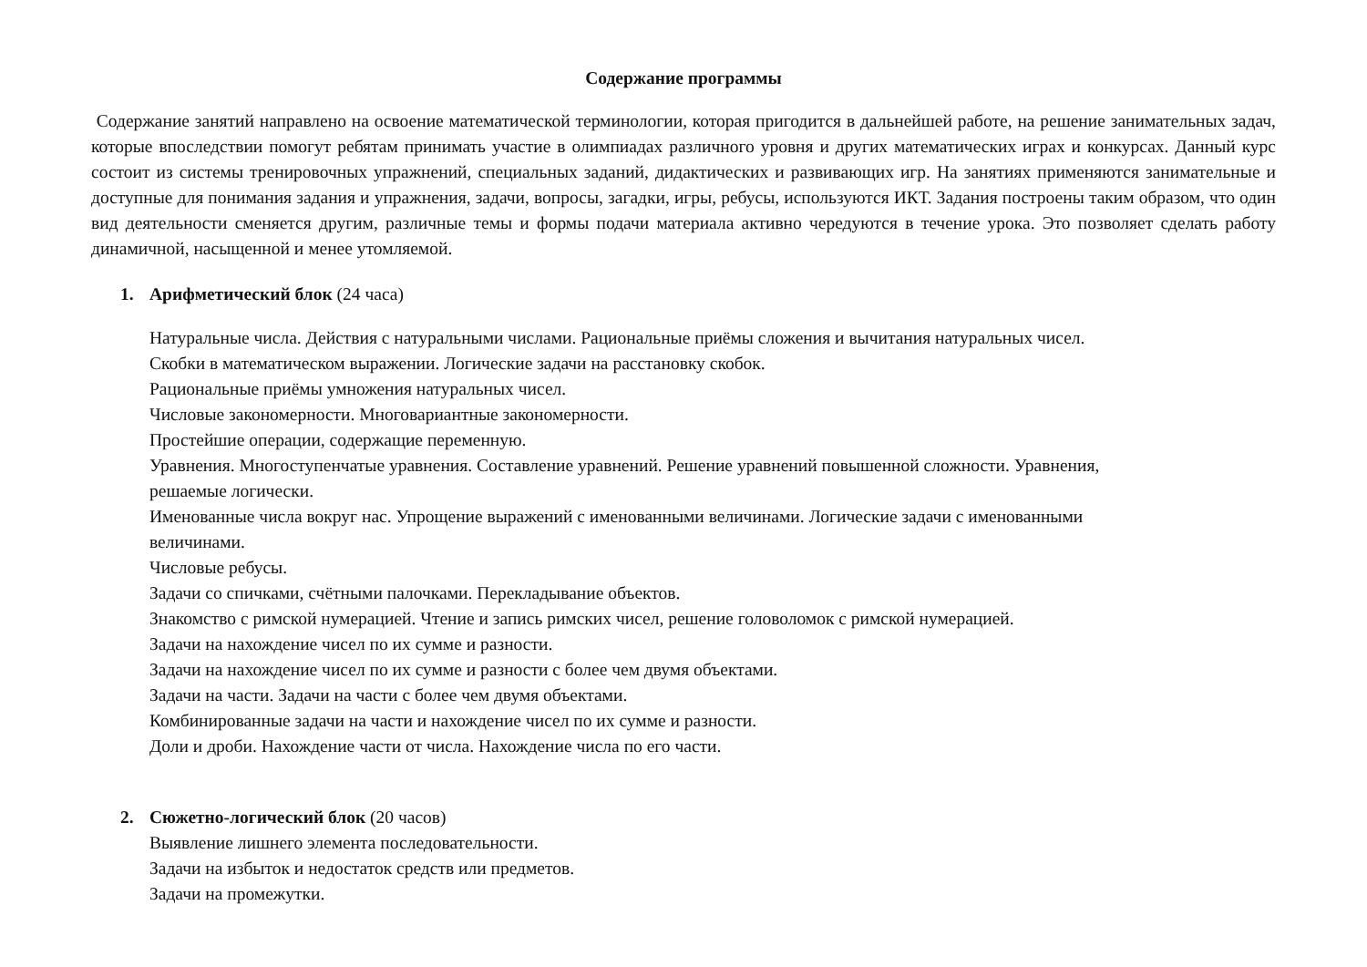Содержание программы
Содержание занятий направлено на освоение математической терминологии, которая пригодится в дальнейшей работе, на решение занимательных задач, которые впоследствии помогут ребятам принимать участие в олимпиадах различного уровня и других математических играх и конкурсах. Данный курс состоит из системы тренировочных упражнений, специальных заданий, дидактических и развивающих игр. На занятиях применяются занимательные и доступные для понимания задания и упражнения, задачи, вопросы, загадки, игры, ребусы, используются ИКТ. Задания построены таким образом, что один вид деятельности сменяется другим, различные темы и формы подачи материала активно чередуются в течение урока. Это позволяет сделать работу динамичной, насыщенной и менее утомляемой.
1. Арифметический блок (24 часа)
Натуральные числа. Действия с натуральными числами. Рациональные приёмы сложения и вычитания натуральных чисел.
Скобки в математическом выражении. Логические задачи на расстановку скобок.
Рациональные приёмы умножения натуральных чисел.
Числовые закономерности. Многовариантные закономерности.
Простейшие операции, содержащие переменную.
Уравнения. Многоступенчатые уравнения. Составление уравнений. Решение уравнений повышенной сложности. Уравнения,
решаемые логически.
Именованные числа вокруг нас. Упрощение выражений с именованными величинами. Логические задачи с именованными
величинами.
Числовые ребусы.
Задачи со спичками, счётными палочками. Перекладывание объектов.
Знакомство с римской нумерацией. Чтение и запись римских чисел, решение головоломок с римской нумерацией.
Задачи на нахождение чисел по их сумме и разности.
Задачи на нахождение чисел по их сумме и разности с более чем двумя объектами.
Задачи на части. Задачи на части с более чем двумя объектами.
Комбинированные задачи на части и нахождение чисел по их сумме и разности.
Доли и дроби. Нахождение части от числа. Нахождение числа по его части.
2. Сюжетно-логический блок (20 часов)
Выявление лишнего элемента последовательности.
Задачи на избыток и недостаток средств или предметов.
Задачи на промежутки.